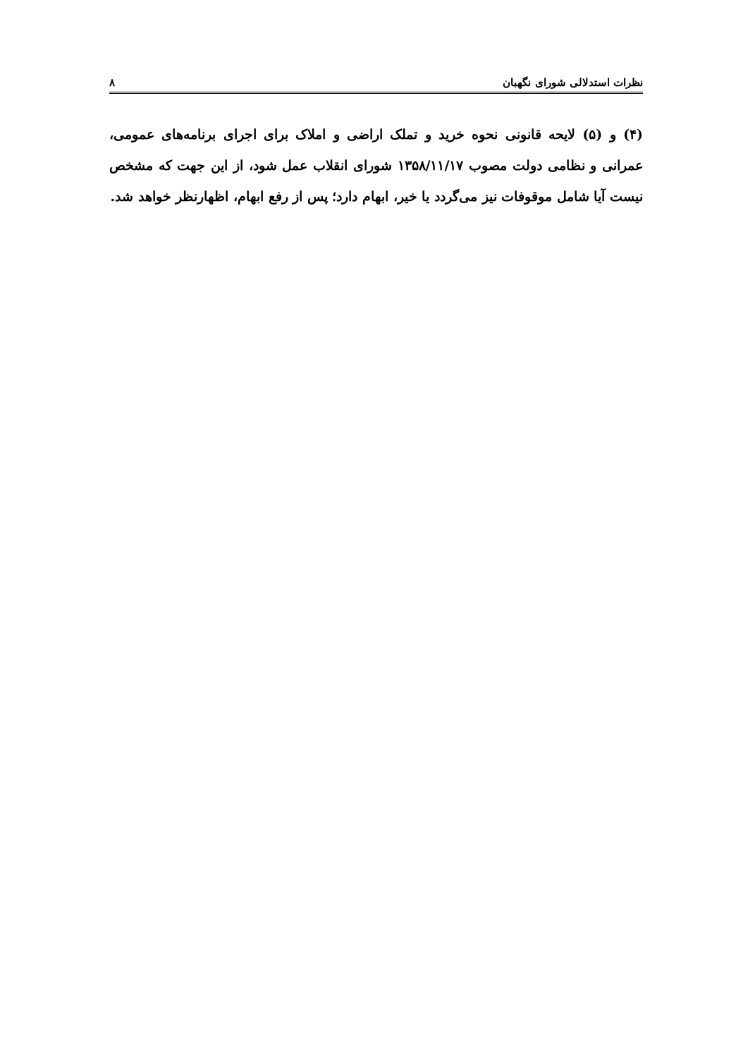نظرات استدلالی شورای نگهبان ۸
(۴) و (۵) لایحه قانونی نحوه خرید و تملک اراضی و املاک برای اجرای برنامه‌های عمومی، عمرانی و نظامی دولت مصوب ۱۳۵۸/۱۱/۱۷ شورای انقلاب عمل شود، از این جهت که مشخص نیست آیا شامل موقوفات نیز می‌گردد یا خیر، ابهام دارد؛ پس از رفع ابهام، اظهارنظر خواهد شد.